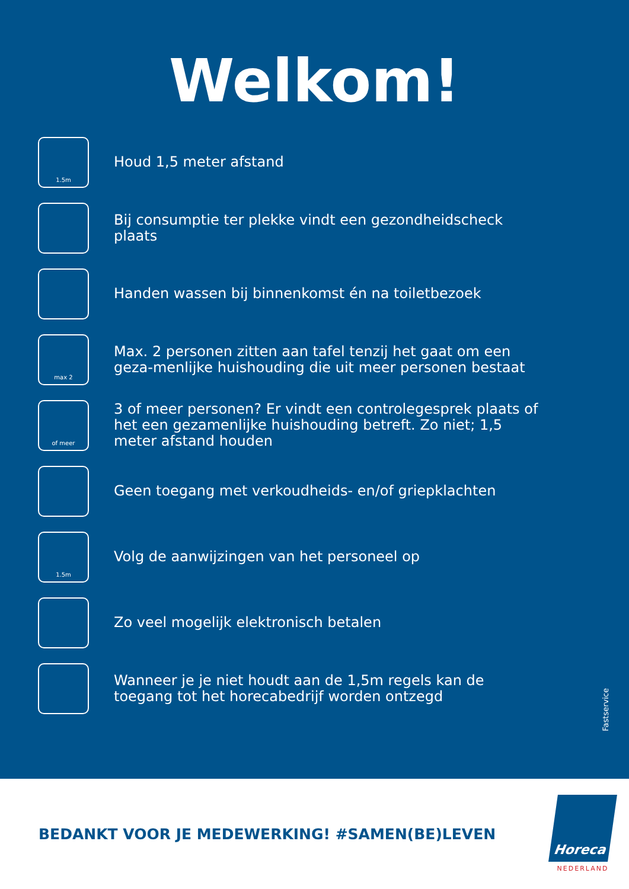Welkom!
1.5m
Houd 1,5 meter afstand
Bij consumptie ter plekke vindt een gezondheidscheck plaats
Handen wassen bij binnenkomst én na toiletbezoek
max 2
Max. 2 personen zitten aan tafel tenzij het gaat om een geza-menlijke huishouding die uit meer personen bestaat
of meer
3 of meer personen? Er vindt een controlegesprek plaats of het een gezamenlijke huishouding betreft. Zo niet; 1,5 meter afstand houden
Geen toegang met verkoudheids- en/of griepklachten
1.5m
Volg de aanwijzingen van het personeel op
Zo veel mogelijk elektronisch betalen
Wanneer je je niet houdt aan de 1,5m regels kan de toegang tot het horecabedrijf worden ontzegd
Fastservice
BEDANKT VOOR JE MEDEWERKING! #SAMEN(BE)LEVEN
Horeca
NEDERLAND